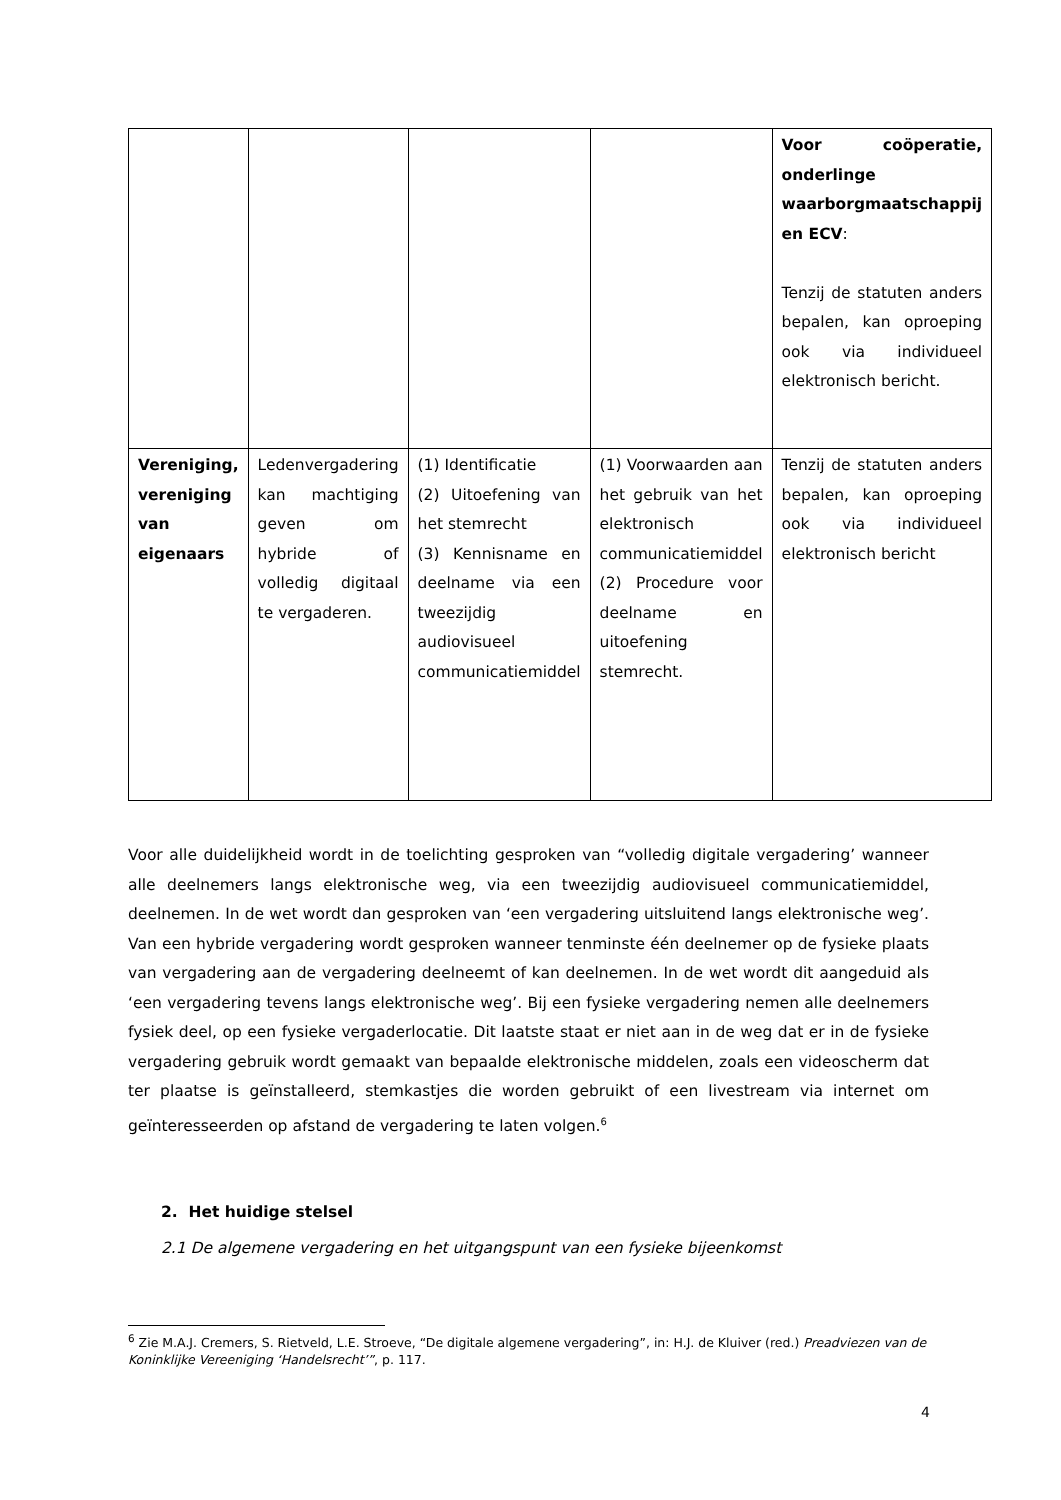| | | | | Voor coöperatie, onderlinge waarborgmaatschappij en ECV : Tenzij de statuten anders bepalen, kan oproeping ook via individueel elektronisch bericht. |
| Vereniging, vereniging van eigenaars | Ledenvergadering kan machtiging geven om hybride of volledig digitaal te vergaderen. | (1) Identificatie (2) Uitoefening van het stemrecht (3) Kennisname en deelname via een tweezijdig audiovisueel communicatiemiddel | (1) Voorwaarden aan het gebruik van het elektronisch communicatiemiddel (2) Procedure voor deelname en uitoefening stemrecht. | Tenzij de statuten anders bepalen, kan oproeping ook via individueel elektronisch bericht |
Voor alle duidelijkheid wordt in de toelichting gesproken van “volledig digitale vergadering’ wanneer alle deelnemers langs elektronische weg, via een tweezijdig audiovisueel communicatiemiddel, deelnemen. In de wet wordt dan gesproken van ‘een vergadering uitsluitend langs elektronische weg’. Van een hybride vergadering wordt gesproken wanneer tenminste één deelnemer op de fysieke plaats van vergadering aan de vergadering deelneemt of kan deelnemen. In de wet wordt dit aangeduid als ‘een vergadering tevens langs elektronische weg’. Bij een fysieke vergadering nemen alle deelnemers fysiek deel, op een fysieke vergaderlocatie. Dit laatste staat er niet aan in de weg dat er in de fysieke vergadering gebruik wordt gemaakt van bepaalde elektronische middelen, zoals een videoscherm dat ter plaatse is geïnstalleerd, stemkastjes die worden gebruikt of een livestream via internet om geïnteresseerden op afstand de vergadering te laten volgen.<sup>6</sup>
2. Het huidige stelsel
2.1 De algemene vergadering en het uitgangspunt van een fysieke bijeenkomst
<sup>6</sup> Zie M.A.J. Cremers, S. Rietveld, L.E. Stroeve, “De digitale algemene vergadering”, in: H.J. de Kluiver (red.) Preadviezen van de Koninklijke Vereeniging ‘Handelsrecht’”, p. 117.
4